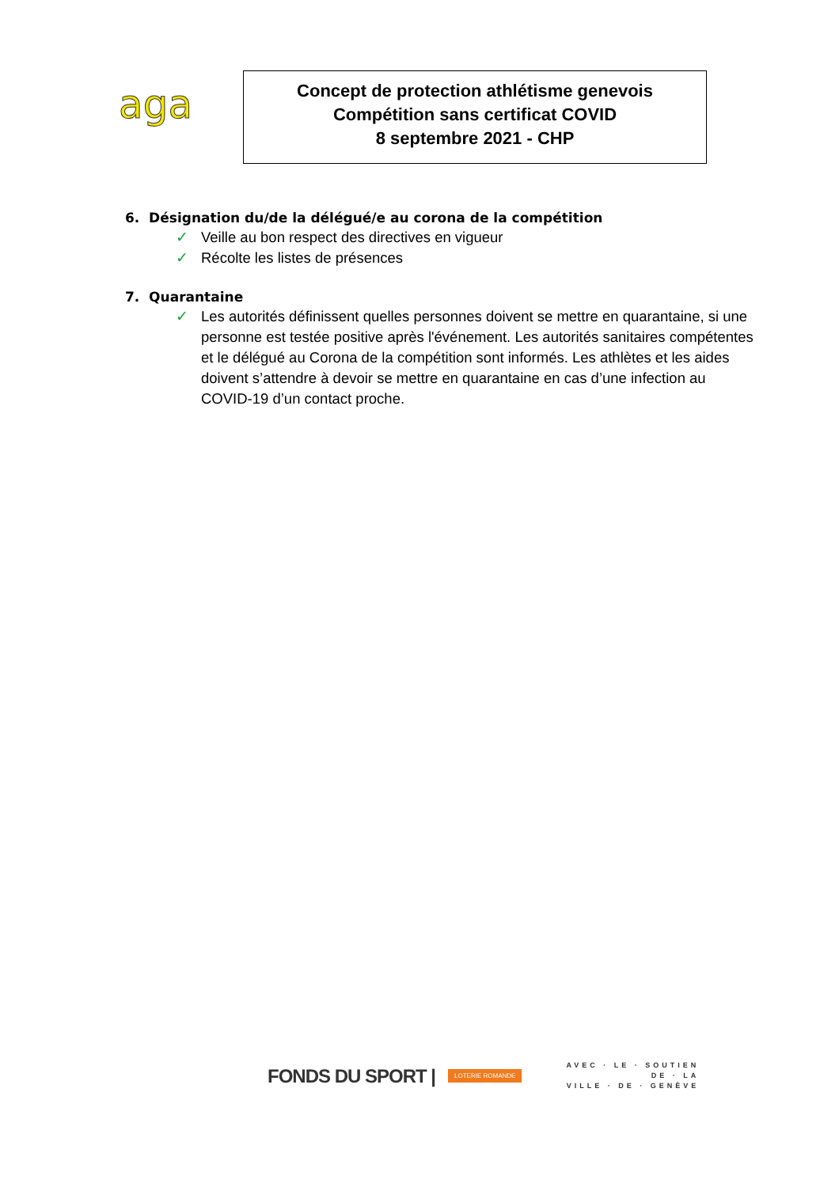aga
Concept de protection athlétisme genevois
Compétition sans certificat COVID
8 septembre 2021 - CHP
6. Désignation du/de la délégué/e au corona de la compétition
✓ Veille au bon respect des directives en vigueur
✓ Récolte les listes de présences
7. Quarantaine
✓ Les autorités définissent quelles personnes doivent se mettre en quarantaine, si une personne est testée positive après l'événement. Les autorités sanitaires compétentes et le délégué au Corona de la compétition sont informés. Les athlètes et les aides doivent s’attendre à devoir se mettre en quarantaine en cas d’une infection au COVID-19 d’un contact proche.
FONDS DU SPORT | LOTERIE ROMANDE AVEC · LE · SOUTIEN
DE · LA
VILLE · DE · GENÈVE